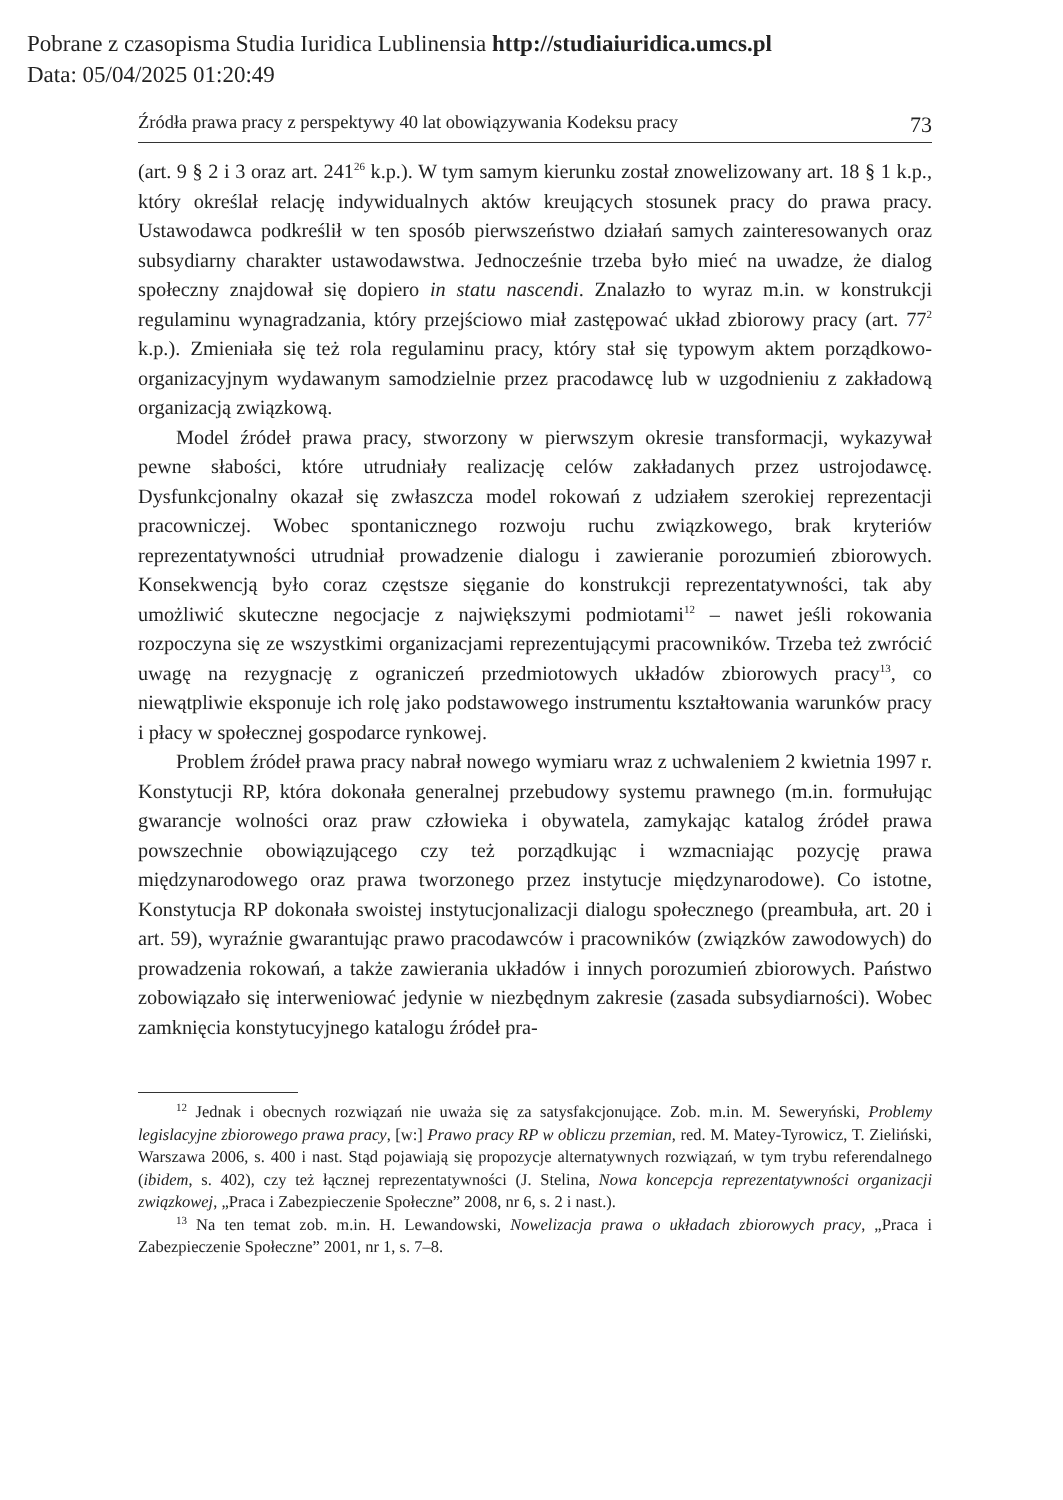Pobrane z czasopisma Studia Iuridica Lublinensia http://studiaiuridica.umcs.pl
Data: 05/04/2025 01:20:49
Źródła prawa pracy z perspektywy 40 lat obowiązywania Kodeksu pracy 73
(art. 9 § 2 i 3 oraz art. 241<sup>26</sup> k.p.). W tym samym kierunku został znowelizowany art. 18 § 1 k.p., który określał relację indywidualnych aktów kreujących stosunek pracy do prawa pracy. Ustawodawca podkreślił w ten sposób pierwszeństwo działań samych zainteresowanych oraz subsydiarny charakter ustawodawstwa. Jednocześnie trzeba było mieć na uwadze, że dialog społeczny znajdował się dopiero in statu nascendi. Znalazło to wyraz m.in. w konstrukcji regulaminu wynagradzania, który przejściowo miał zastępować układ zbiorowy pracy (art. 77<sup>2</sup> k.p.). Zmieniała się też rola regulaminu pracy, który stał się typowym aktem porządkowo-organizacyjnym wydawanym samodzielnie przez pracodawcę lub w uzgodnieniu z zakładową organizacją związkową.
Model źródeł prawa pracy, stworzony w pierwszym okresie transformacji, wykazywał pewne słabości, które utrudniały realizację celów zakładanych przez ustrojodawcę. Dysfunkcjonalny okazał się zwłaszcza model rokowań z udziałem szerokiej reprezentacji pracowniczej. Wobec spontanicznego rozwoju ruchu związkowego, brak kryteriów reprezentatywności utrudniał prowadzenie dialogu i zawieranie porozumień zbiorowych. Konsekwencją było coraz częstsze sięganie do konstrukcji reprezentatywności, tak aby umożliwić skuteczne negocjacje z największymi podmiotami<sup>12</sup> – nawet jeśli rokowania rozpoczyna się ze wszystkimi organizacjami reprezentującymi pracowników. Trzeba też zwrócić uwagę na rezygnację z ograniczeń przedmiotowych układów zbiorowych pracy<sup>13</sup>, co niewątpliwie eksponuje ich rolę jako podstawowego instrumentu kształtowania warunków pracy i płacy w społecznej gospodarce rynkowej.
Problem źródeł prawa pracy nabrał nowego wymiaru wraz z uchwaleniem 2 kwietnia 1997 r. Konstytucji RP, która dokonała generalnej przebudowy systemu prawnego (m.in. formułując gwarancje wolności oraz praw człowieka i obywatela, zamykając katalog źródeł prawa powszechnie obowiązującego czy też porządkując i wzmacniając pozycję prawa międzynarodowego oraz prawa tworzonego przez instytucje międzynarodowe). Co istotne, Konstytucja RP dokonała swoistej instytucjonalizacji dialogu społecznego (preambuła, art. 20 i art. 59), wyraźnie gwarantując prawo pracodawców i pracowników (związków zawodowych) do prowadzenia rokowań, a także zawierania układów i innych porozumień zbiorowych. Państwo zobowiązało się interweniować jedynie w niezbędnym zakresie (zasada subsydiarności). Wobec zamknięcia konstytucyjnego katalogu źródeł pra-
<sup>12</sup> Jednak i obecnych rozwiązań nie uważa się za satysfakcjonujące. Zob. m.in. M. Seweryński, Problemy legislacyjne zbiorowego prawa pracy, [w:] Prawo pracy RP w obliczu przemian, red. M. Matey-Tyrowicz, T. Zieliński, Warszawa 2006, s. 400 i nast. Stąd pojawiają się propozycje alternatywnych rozwiązań, w tym trybu referendalnego (ibidem, s. 402), czy też łącznej reprezentatywności (J. Stelina, Nowa koncepcja reprezentatywności organizacji związkowej, „Praca i Zabezpieczenie Społeczne” 2008, nr 6, s. 2 i nast.).
<sup>13</sup> Na ten temat zob. m.in. H. Lewandowski, Nowelizacja prawa o układach zbiorowych pracy, „Praca i Zabezpieczenie Społeczne” 2001, nr 1, s. 7–8.